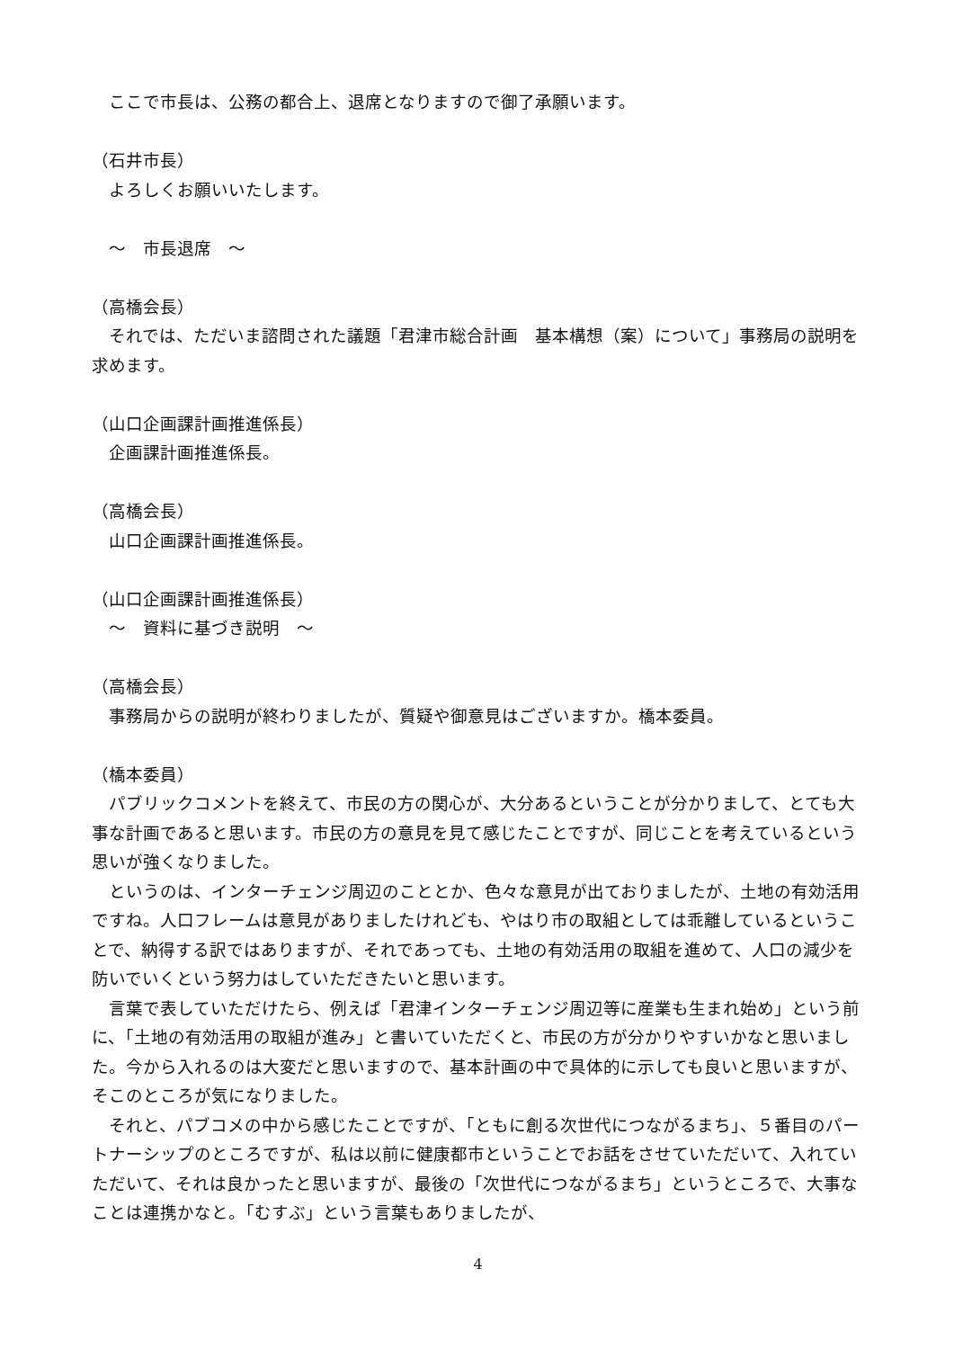ここで市長は、公務の都合上、退席となりますので御了承願います。
（石井市長）
　よろしくお願いいたします。
　～　市長退席　～
（高橋会長）
　それでは、ただいま諮問された議題「君津市総合計画　基本構想（案）について」事務局の説明を求めます。
（山口企画課計画推進係長）
　企画課計画推進係長。
（高橋会長）
　山口企画課計画推進係長。
（山口企画課計画推進係長）
　～　資料に基づき説明　～
（高橋会長）
　事務局からの説明が終わりましたが、質疑や御意見はございますか。橋本委員。
（橋本委員）
　パブリックコメントを終えて、市民の方の関心が、大分あるということが分かりまして、とても大事な計画であると思います。市民の方の意見を見て感じたことですが、同じことを考えているという思いが強くなりました。
　というのは、インターチェンジ周辺のこととか、色々な意見が出ておりましたが、土地の有効活用ですね。人口フレームは意見がありましたけれども、やはり市の取組としては乖離しているということで、納得する訳ではありますが、それであっても、土地の有効活用の取組を進めて、人口の減少を防いでいくという努力はしていただきたいと思います。
　言葉で表していただけたら、例えば「君津インターチェンジ周辺等に産業も生まれ始め」という前に、「土地の有効活用の取組が進み」と書いていただくと、市民の方が分かりやすいかなと思いました。今から入れるのは大変だと思いますので、基本計画の中で具体的に示しても良いと思いますが、そこのところが気になりました。
　それと、パブコメの中から感じたことですが、「ともに創る次世代につながるまち」、５番目のパートナーシップのところですが、私は以前に健康都市ということでお話をさせていただいて、入れていただいて、それは良かったと思いますが、最後の「次世代につながるまち」というところで、大事なことは連携かなと。「むすぶ」という言葉もありましたが、
4